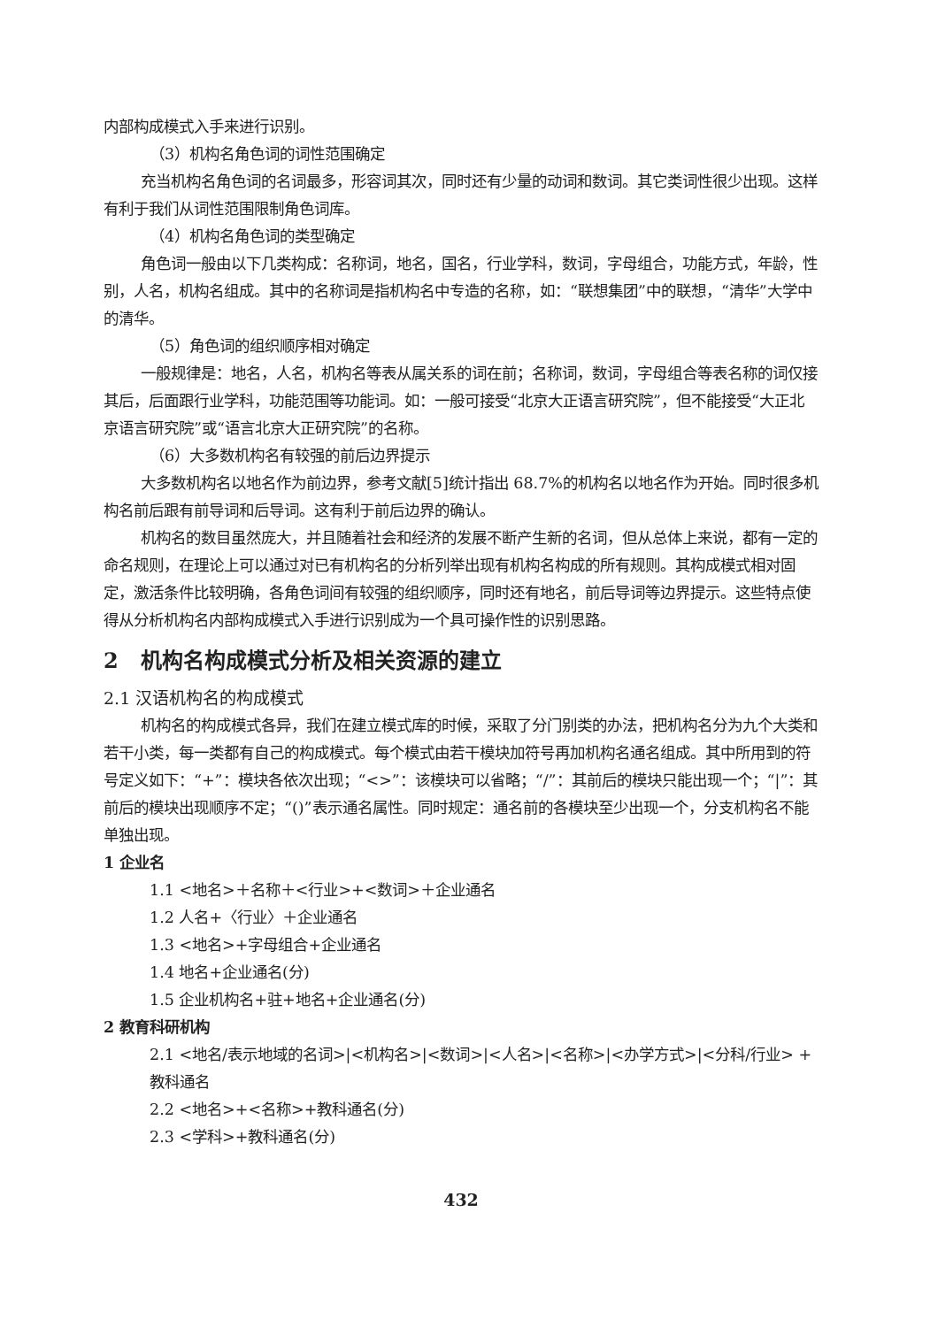内部构成模式入手来进行识别。
（3）机构名角色词的词性范围确定
充当机构名角色词的名词最多，形容词其次，同时还有少量的动词和数词。其它类词性很少出现。这样有利于我们从词性范围限制角色词库。
（4）机构名角色词的类型确定
角色词一般由以下几类构成：名称词，地名，国名，行业学科，数词，字母组合，功能方式，年龄，性别，人名，机构名组成。其中的名称词是指机构名中专造的名称，如：“联想集团”中的联想，“清华”大学中的清华。
（5）角色词的组织顺序相对确定
一般规律是：地名，人名，机构名等表从属关系的词在前；名称词，数词，字母组合等表名称的词仅接其后，后面跟行业学科，功能范围等功能词。如：一般可接受“北京大正语言研究院”，但不能接受“大正北京语言研究院”或“语言北京大正研究院”的名称。
（6）大多数机构名有较强的前后边界提示
大多数机构名以地名作为前边界，参考文献[5]统计指出 68.7%的机构名以地名作为开始。同时很多机构名前后跟有前导词和后导词。这有利于前后边界的确认。
机构名的数目虽然庞大，并且随着社会和经济的发展不断产生新的名词，但从总体上来说，都有一定的命名规则，在理论上可以通过对已有机构名的分析列举出现有机构名构成的所有规则。其构成模式相对固定，激活条件比较明确，各角色词间有较强的组织顺序，同时还有地名，前后导词等边界提示。这些特点使得从分析机构名内部构成模式入手进行识别成为一个具可操作性的识别思路。
2 机构名构成模式分析及相关资源的建立
2.1 汉语机构名的构成模式
机构名的构成模式各异，我们在建立模式库的时候，采取了分门别类的办法，把机构名分为九个大类和若干小类，每一类都有自己的构成模式。每个模式由若干模块加符号再加机构名通名组成。其中所用到的符号定义如下：“+”：模块各依次出现；“<>”：该模块可以省略；“/”：其前后的模块只能出现一个；“|”：其前后的模块出现顺序不定；“()”表示通名属性。同时规定：通名前的各模块至少出现一个，分支机构名不能单独出现。
1 企业名
1.1 <地名>＋名称＋<行业>+<数词>＋企业通名
1.2 人名+〈行业〉＋企业通名
1.3 <地名>+字母组合+企业通名
1.4 地名+企业通名(分)
1.5 企业机构名+驻+地名+企业通名(分)
2 教育科研机构
2.1 <地名/表示地域的名词>|<机构名>|<数词>|<人名>|<名称>|<办学方式>|<分科/行业> + 教科通名
2.2 <地名>+<名称>+教科通名(分)
2.3 <学科>+教科通名(分)
432